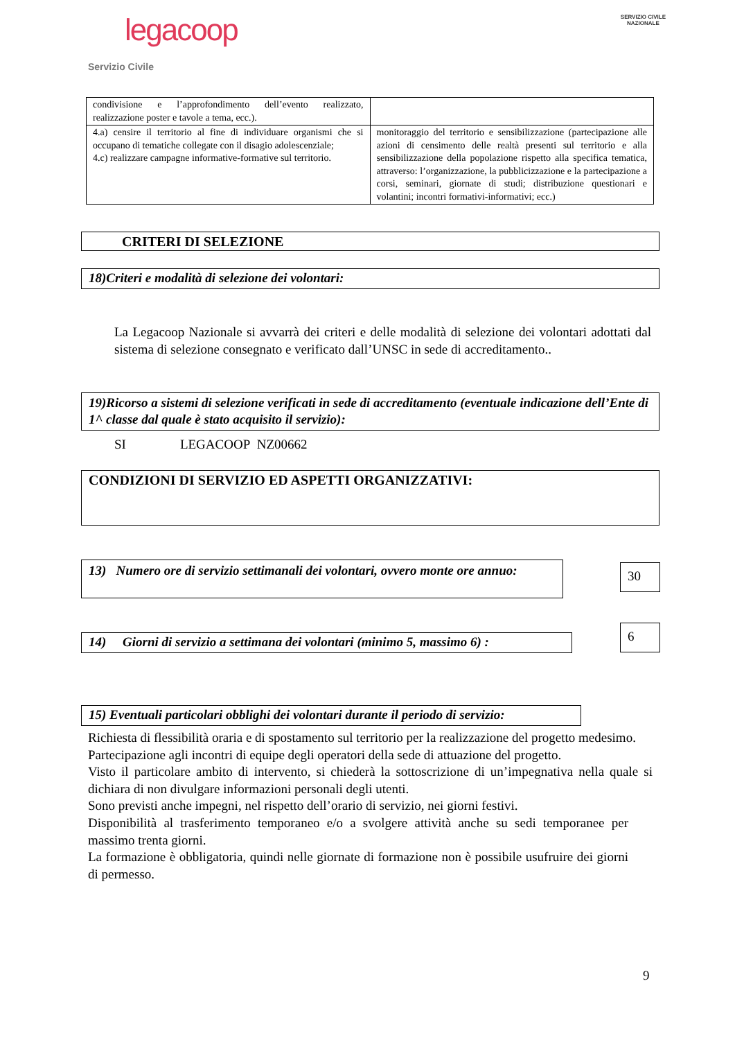legacoop
Servizio Civile
SERVIZIO CIVILE
NAZIONALE
| condivisione e l’approfondimento dell’evento realizzato, realizzazione poster e tavole a tema, ecc.). | |
| 4.a) censire il territorio al fine di individuare organismi che si occupano di tematiche collegate con il disagio adolescenziale; 4.c) realizzare campagne informative-formative sul territorio. | monitoraggio del territorio e sensibilizzazione (partecipazione alle azioni di censimento delle realtà presenti sul territorio e alla sensibilizzazione della popolazione rispetto alla specifica tematica, attraverso: l’organizzazione, la pubblicizzazione e la partecipazione a corsi, seminari, giornate di studi; distribuzione questionari e volantini; incontri formativi-informativi; ecc.) |
CRITERI DI SELEZIONE
18)Criteri e modalità di selezione dei volontari:
La Legacoop Nazionale si avvarrà dei criteri e delle modalità di selezione dei volontari adottati dal sistema di selezione consegnato e verificato dall’UNSC in sede di accreditamento..
19)Ricorso a sistemi di selezione verificati in sede di accreditamento (eventuale indicazione dell’Ente di 1^ classe dal quale è stato acquisito il servizio):
SI LEGACOOP NZ00662
CONDIZIONI DI SERVIZIO ED ASPETTI ORGANIZZATIVI:
13) Numero ore di servizio settimanali dei volontari, ovvero monte ore annuo:
30
14) Giorni di servizio a settimana dei volontari (minimo 5, massimo 6) :
6
15) Eventuali particolari obblighi dei volontari durante il periodo di servizio:
Richiesta di flessibilità oraria e di spostamento sul territorio per la realizzazione del progetto medesimo.
Partecipazione agli incontri di equipe degli operatori della sede di attuazione del progetto.
Visto il particolare ambito di intervento, si chiederà la sottoscrizione di un’impegnativa nella quale si dichiara di non divulgare informazioni personali degli utenti.
Sono previsti anche impegni, nel rispetto dell’orario di servizio, nei giorni festivi.
Disponibilità al trasferimento temporaneo e/o a svolgere attività anche su sedi temporanee per massimo trenta giorni.
La formazione è obbligatoria, quindi nelle giornate di formazione non è possibile usufruire dei giorni di permesso.
9